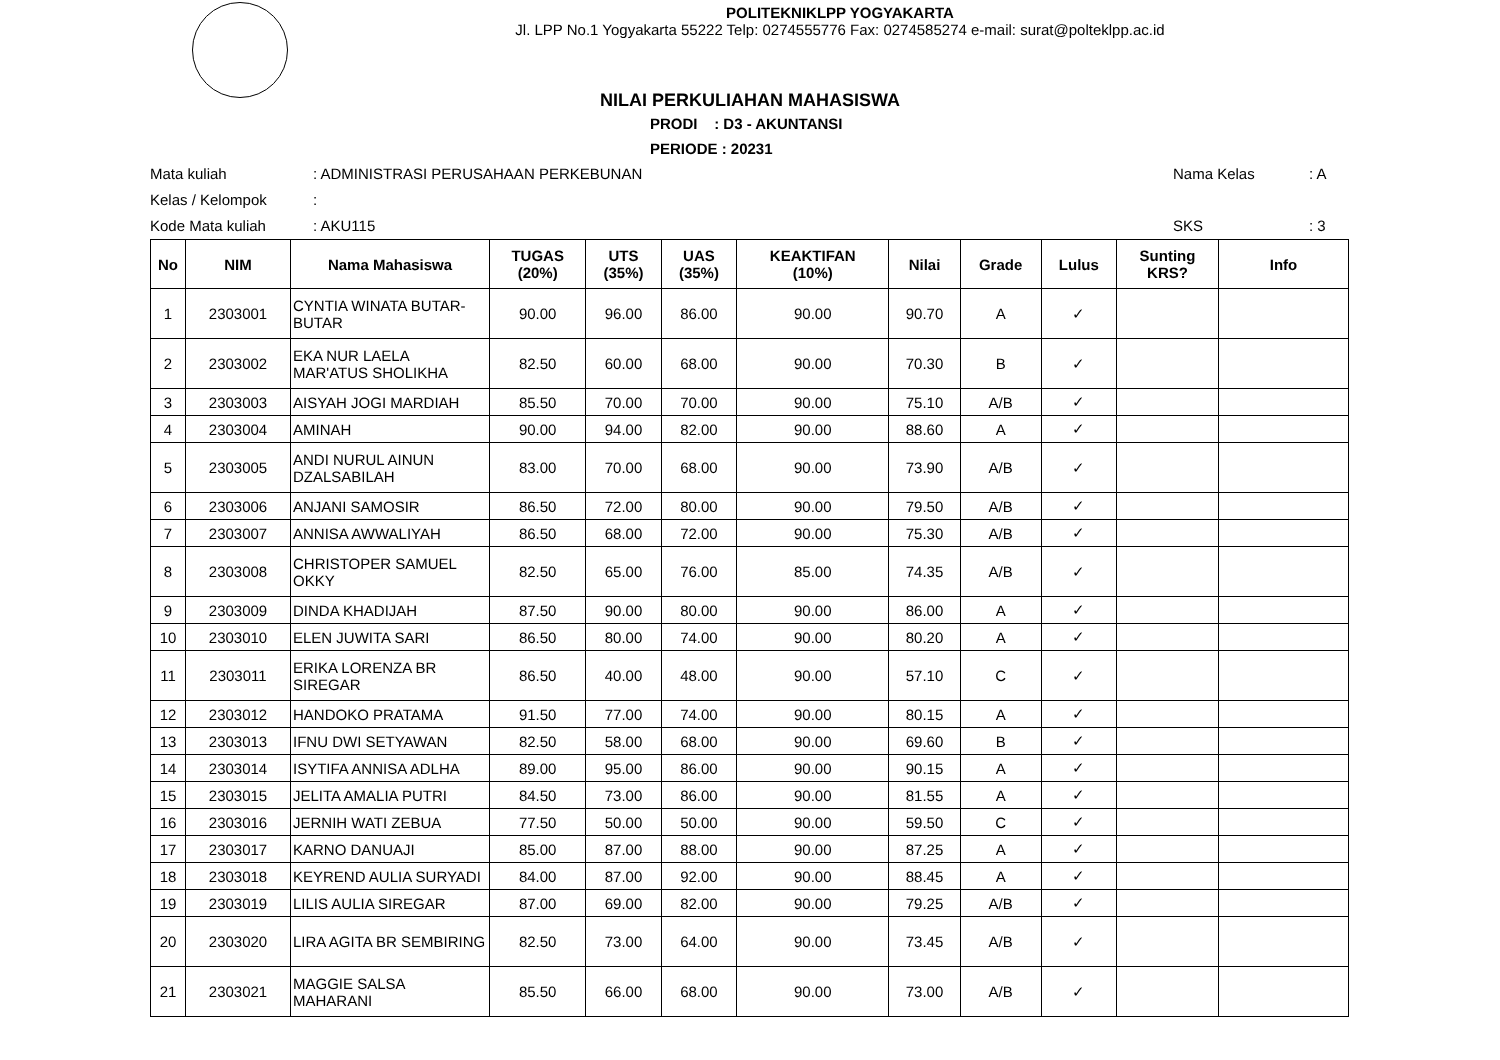POLITEKNIKLPP YOGYAKARTA
Jl. LPP No.1 Yogyakarta 55222 Telp: 0274555776 Fax: 0274585274 e-mail: surat@polteklpp.ac.id
NILAI PERKULIAHAN MAHASISWA
PRODI : D3 - AKUNTANSI
PERIODE : 20231
Mata kuliah
: ADMINISTRASI PERUSAHAAN PERKEBUNAN
Nama Kelas
: A
Kelas / Kelompok
:
Kode Mata kuliah
: AKU115
SKS
: 3
| No | NIM | Nama Mahasiswa | TUGAS (20%) | UTS (35%) | UAS (35%) | KEAKTIFAN (10%) | Nilai | Grade | Lulus | Sunting KRS? | Info |
| --- | --- | --- | --- | --- | --- | --- | --- | --- | --- | --- | --- |
| 1 | 2303001 | CYNTIA WINATA BUTAR-BUTAR | 90.00 | 96.00 | 86.00 | 90.00 | 90.70 | A | ✓ | | |
| 2 | 2303002 | EKA NUR LAELA MAR'ATUS SHOLIKHA | 82.50 | 60.00 | 68.00 | 90.00 | 70.30 | B | ✓ | | |
| 3 | 2303003 | AISYAH JOGI MARDIAH | 85.50 | 70.00 | 70.00 | 90.00 | 75.10 | A/B | ✓ | | |
| 4 | 2303004 | AMINAH | 90.00 | 94.00 | 82.00 | 90.00 | 88.60 | A | ✓ | | |
| 5 | 2303005 | ANDI NURUL AINUN DZALSABILAH | 83.00 | 70.00 | 68.00 | 90.00 | 73.90 | A/B | ✓ | | |
| 6 | 2303006 | ANJANI SAMOSIR | 86.50 | 72.00 | 80.00 | 90.00 | 79.50 | A/B | ✓ | | |
| 7 | 2303007 | ANNISA AWWALIYAH | 86.50 | 68.00 | 72.00 | 90.00 | 75.30 | A/B | ✓ | | |
| 8 | 2303008 | CHRISTOPER SAMUEL OKKY | 82.50 | 65.00 | 76.00 | 85.00 | 74.35 | A/B | ✓ | | |
| 9 | 2303009 | DINDA KHADIJAH | 87.50 | 90.00 | 80.00 | 90.00 | 86.00 | A | ✓ | | |
| 10 | 2303010 | ELEN JUWITA SARI | 86.50 | 80.00 | 74.00 | 90.00 | 80.20 | A | ✓ | | |
| 11 | 2303011 | ERIKA LORENZA BR SIREGAR | 86.50 | 40.00 | 48.00 | 90.00 | 57.10 | C | ✓ | | |
| 12 | 2303012 | HANDOKO PRATAMA | 91.50 | 77.00 | 74.00 | 90.00 | 80.15 | A | ✓ | | |
| 13 | 2303013 | IFNU DWI SETYAWAN | 82.50 | 58.00 | 68.00 | 90.00 | 69.60 | B | ✓ | | |
| 14 | 2303014 | ISYTIFA ANNISA ADLHA | 89.00 | 95.00 | 86.00 | 90.00 | 90.15 | A | ✓ | | |
| 15 | 2303015 | JELITA AMALIA PUTRI | 84.50 | 73.00 | 86.00 | 90.00 | 81.55 | A | ✓ | | |
| 16 | 2303016 | JERNIH WATI ZEBUA | 77.50 | 50.00 | 50.00 | 90.00 | 59.50 | C | ✓ | | |
| 17 | 2303017 | KARNO DANUAJI | 85.00 | 87.00 | 88.00 | 90.00 | 87.25 | A | ✓ | | |
| 18 | 2303018 | KEYREND AULIA SURYADI | 84.00 | 87.00 | 92.00 | 90.00 | 88.45 | A | ✓ | | |
| 19 | 2303019 | LILIS AULIA SIREGAR | 87.00 | 69.00 | 82.00 | 90.00 | 79.25 | A/B | ✓ | | |
| 20 | 2303020 | LIRA AGITA BR SEMBIRING | 82.50 | 73.00 | 64.00 | 90.00 | 73.45 | A/B | ✓ | | |
| 21 | 2303021 | MAGGIE SALSA MAHARANI | 85.50 | 66.00 | 68.00 | 90.00 | 73.00 | A/B | ✓ | | |